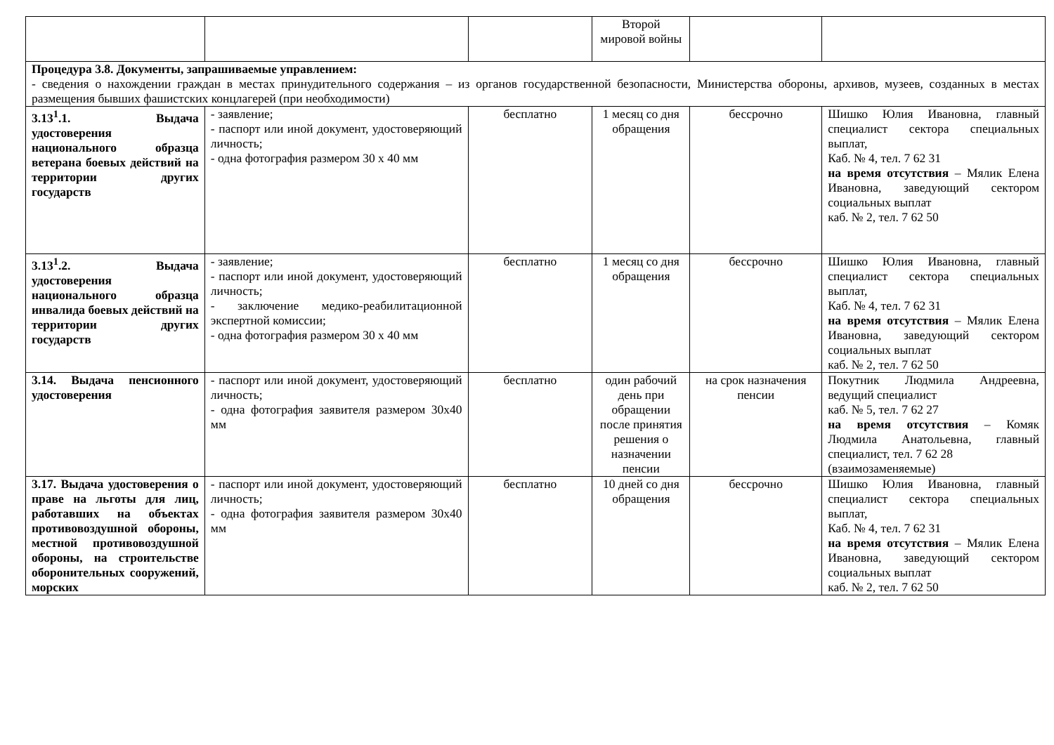| | | | Второй мировой войны | | |
| Процедура 3.8. Документы, запрашиваемые управлением: - сведения о нахождении граждан в местах принудительного содержания – из органов государственной безопасности, Министерства обороны, архивов, музеев, созданных в местах размещения бывших фашистских концлагерей (при необходимости) | | | | | |
| 3.13<sup>1</sup>.1. Выдача удостоверения национального образца ветерана боевых действий на территории других государств | - заявление; - паспорт или иной документ, удостоверяющий личность; - одна фотография размером 30 х 40 мм | бесплатно | 1 месяц со дня обращения | бессрочно | Шишко Юлия Ивановна, главный специалист сектора специальных выплат, Каб. № 4, тел. 7 62 31 на время отсутствия – Мялик Елена Ивановна, заведующий сектором социальных выплат каб. № 2, тел. 7 62 50 |
| 3.13<sup>1</sup>.2. Выдача удостоверения национального образца инвалида боевых действий на территории других государств | - заявление; - паспорт или иной документ, удостоверяющий личность; - заключение медико-реабилитационной экспертной комиссии; - одна фотография размером 30 х 40 мм | бесплатно | 1 месяц со дня обращения | бессрочно | Шишко Юлия Ивановна, главный специалист сектора специальных выплат, Каб. № 4, тел. 7 62 31 на время отсутствия – Мялик Елена Ивановна, заведующий сектором социальных выплат каб. № 2, тел. 7 62 50 |
| 3.14. Выдача пенсионного удостоверения | - паспорт или иной документ, удостоверяющий личность; - одна фотография заявителя размером 30х40 мм | бесплатно | один рабочий день при обращении после принятия решения о назначении пенсии | на срок назначения пенсии | Покутник Людмила Андреевна, ведущий специалист каб. № 5, тел. 7 62 27 на время отсутствия – Комяк Людмила Анатольевна, главный специалист, тел. 7 62 28 (взаимозаменяемые) |
| 3.17. Выдача удостоверения о праве на льготы для лиц, работавших на объектах противовоздушной обороны, местной противовоздушной обороны, на строительстве оборонительных сооружений, морских | - паспорт или иной документ, удостоверяющий личность; - одна фотография заявителя размером 30х40 мм | бесплатно | 10 дней со дня обращения | бессрочно | Шишко Юлия Ивановна, главный специалист сектора специальных выплат, Каб. № 4, тел. 7 62 31 на время отсутствия – Мялик Елена Ивановна, заведующий сектором социальных выплат каб. № 2, тел. 7 62 50 |